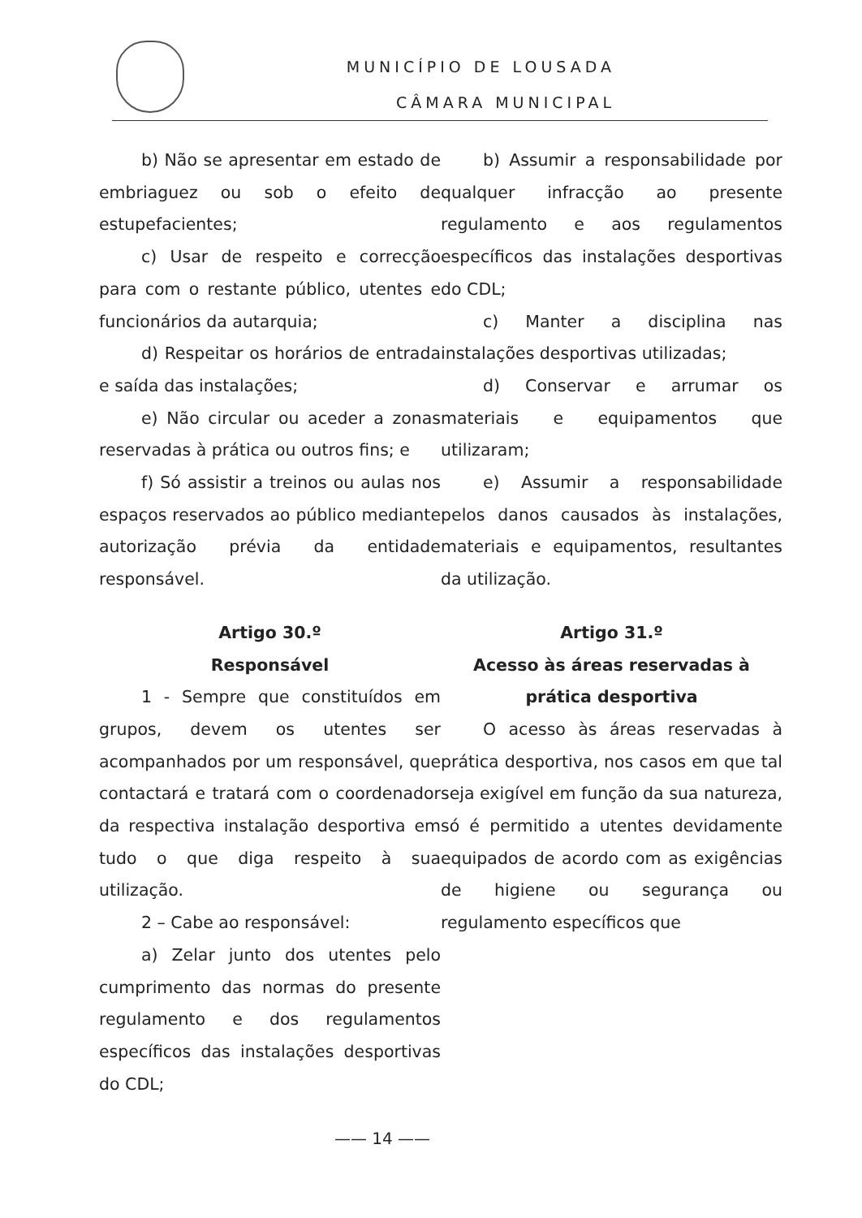MUNICÍPIO DE LOUSADA
CÂMARA MUNICIPAL
b) Não se apresentar em estado de embriaguez ou sob o efeito de estupefacientes;
c) Usar de respeito e correcção para com o restante público, utentes e funcionários da autarquia;
d) Respeitar os horários de entrada e saída das instalações;
e) Não circular ou aceder a zonas reservadas à prática ou outros fins; e
f) Só assistir a treinos ou aulas nos espaços reservados ao público mediante autorização prévia da entidade responsável.
Artigo 30.º
Responsável
1 - Sempre que constituídos em grupos, devem os utentes ser acompanhados por um responsável, que contactará e tratará com o coordenador da respectiva instalação desportiva em tudo o que diga respeito à sua utilização.
2 – Cabe ao responsável:
a) Zelar junto dos utentes pelo cumprimento das normas do presente regulamento e dos regulamentos específicos das instalações desportivas do CDL;
b) Assumir a responsabilidade por qualquer infracção ao presente regulamento e aos regulamentos específicos das instalações desportivas do CDL;
c) Manter a disciplina nas instalações desportivas utilizadas;
d) Conservar e arrumar os materiais e equipamentos que utilizaram;
e) Assumir a responsabilidade pelos danos causados às instalações, materiais e equipamentos, resultantes da utilização.
Artigo 31.º
Acesso às áreas reservadas à prática desportiva
O acesso às áreas reservadas à prática desportiva, nos casos em que tal seja exigível em função da sua natureza, só é permitido a utentes devidamente equipados de acordo com as exigências de higiene ou segurança ou regulamento específicos que
—— 14 ——